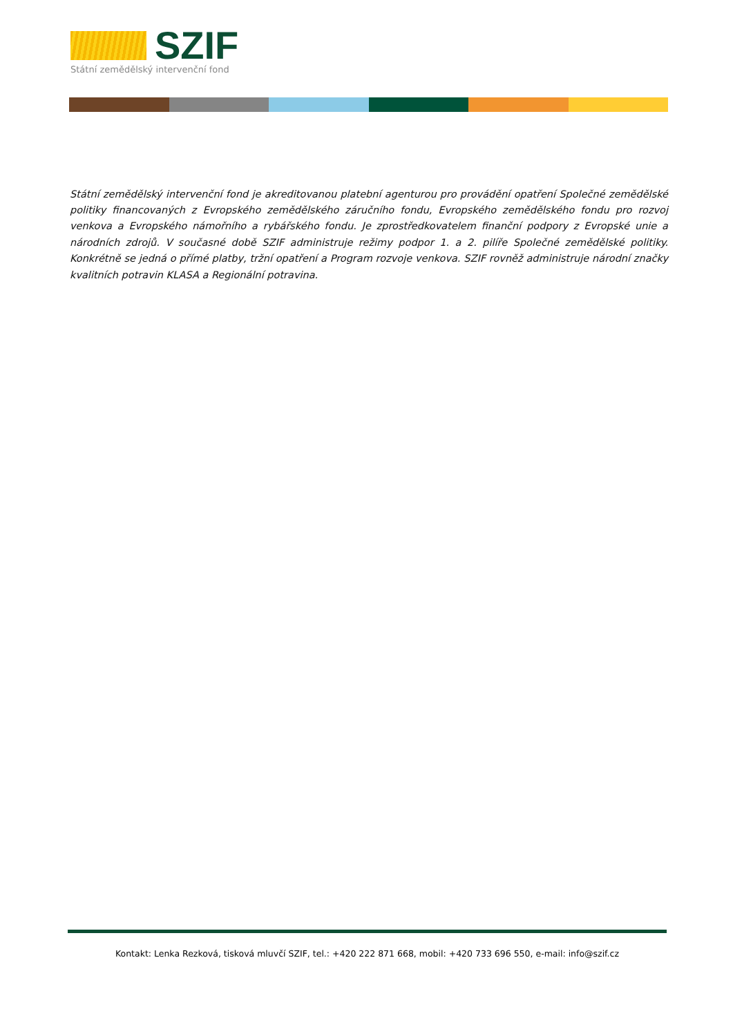SZIF
Státní zemědělský intervenční fond
Státní zemědělský intervenční fond je akreditovanou platební agenturou pro provádění opatření Společné zemědělské politiky financovaných z Evropského zemědělského záručního fondu, Evropského zemědělského fondu pro rozvoj venkova a Evropského námořního a rybářského fondu. Je zprostředkovatelem finanční podpory z Evropské unie a národních zdrojů. V současné době SZIF administruje režimy podpor 1. a 2. pilíře Společné zemědělské politiky. Konkrétně se jedná o přímé platby, tržní opatření a Program rozvoje venkova. SZIF rovněž administruje národní značky kvalitních potravin KLASA a Regionální potravina.
Kontakt: Lenka Rezková, tisková mluvčí SZIF, tel.: +420 222 871 668, mobil: +420 733 696 550, e-mail: info@szif.cz